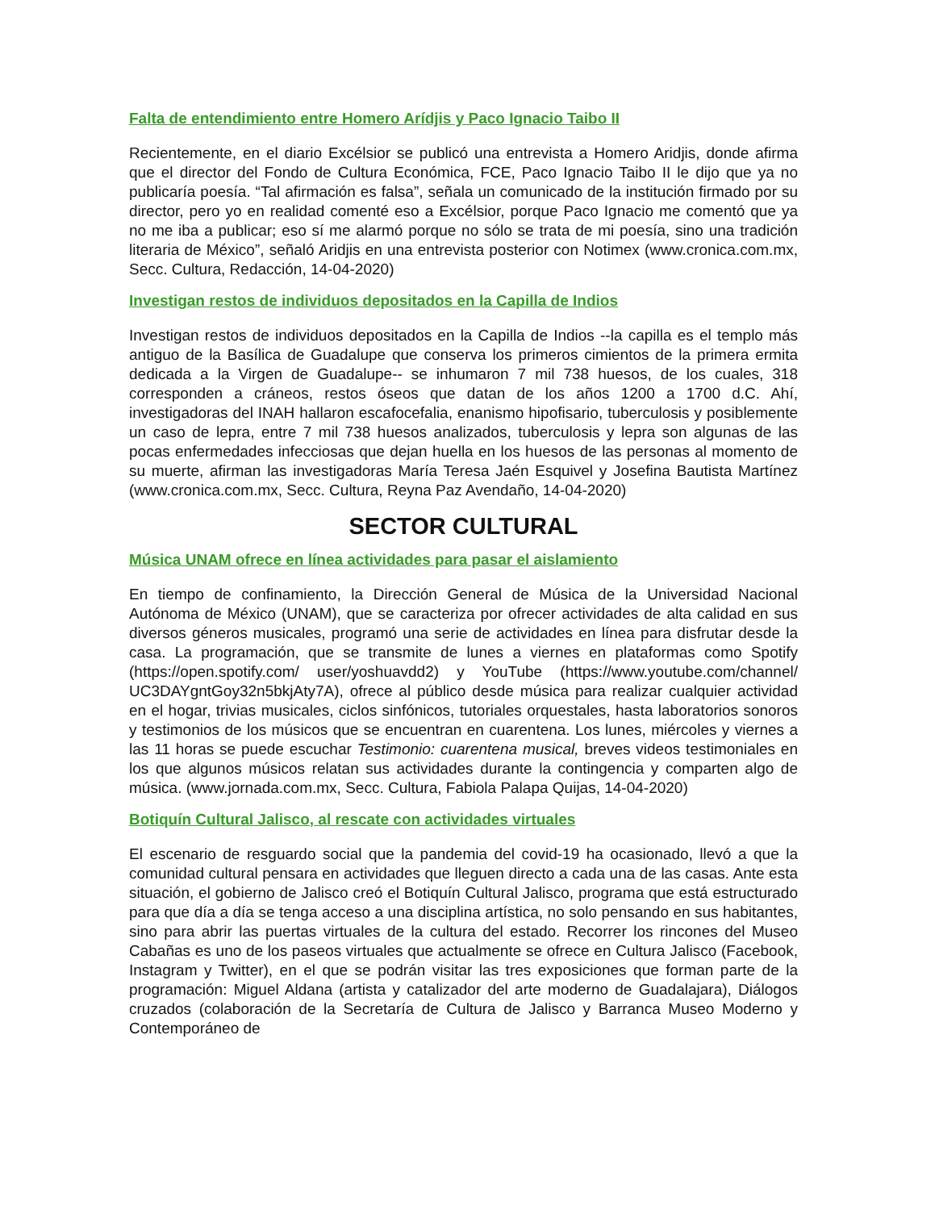Falta de entendimiento entre Homero Arídjis y Paco Ignacio Taibo II
Recientemente, en el diario Excélsior se publicó una entrevista a Homero Aridjis, donde afirma que el director del Fondo de Cultura Económica, FCE, Paco Ignacio Taibo II le dijo que ya no publicaría poesía. “Tal afirmación es falsa”, señala un comunicado de la institución firmado por su director, pero yo en realidad comenté eso a Excélsior, porque Paco Ignacio me comentó que ya no me iba a publicar; eso sí me alarmó porque no sólo se trata de mi poesía, sino una tradición literaria de México”, señaló Aridjis en una entrevista posterior con Notimex (www.cronica.com.mx, Secc. Cultura, Redacción, 14-04-2020)
Investigan restos de individuos depositados en la Capilla de Indios
Investigan restos de individuos depositados en la Capilla de Indios --la capilla es el templo más antiguo de la Basílica de Guadalupe que conserva los primeros cimientos de la primera ermita dedicada a la Virgen de Guadalupe-- se inhumaron 7 mil 738 huesos, de los cuales, 318 corresponden a cráneos, restos óseos que datan de los años 1200 a 1700 d.C. Ahí, investigadoras del INAH hallaron escafocefalia, enanismo hipofisario, tuberculosis y posiblemente un caso de lepra, entre 7 mil 738 huesos analizados, tuberculosis y lepra son algunas de las pocas enfermedades infecciosas que dejan huella en los huesos de las personas al momento de su muerte, afirman las investigadoras María Teresa Jaén Esquivel y Josefina Bautista Martínez (www.cronica.com.mx, Secc. Cultura, Reyna Paz Avendaño, 14-04-2020)
SECTOR CULTURAL
Música UNAM ofrece en línea actividades para pasar el aislamiento
En tiempo de confinamiento, la Dirección General de Música de la Universidad Nacional Autónoma de México (UNAM), que se caracteriza por ofrecer actividades de alta calidad en sus diversos géneros musicales, programó una serie de actividades en línea para disfrutar desde la casa. La programación, que se transmite de lunes a viernes en plataformas como Spotify (https://open.spotify.com/ user/yoshuavdd2) y YouTube (https://www.youtube.com/channel/ UC3DAYgntGoy32n5bkjAty7A), ofrece al público desde música para realizar cualquier actividad en el hogar, trivias musicales, ciclos sinfónicos, tutoriales orquestales, hasta laboratorios sonoros y testimonios de los músicos que se encuentran en cuarentena. Los lunes, miércoles y viernes a las 11 horas se puede escuchar Testimonio: cuarentena musical, breves videos testimoniales en los que algunos músicos relatan sus actividades durante la contingencia y comparten algo de música. (www.jornada.com.mx, Secc. Cultura, Fabiola Palapa Quijas, 14-04-2020)
Botiquín Cultural Jalisco, al rescate con actividades virtuales
El escenario de resguardo social que la pandemia del covid-19 ha ocasionado, llevó a que la comunidad cultural pensara en actividades que lleguen directo a cada una de las casas. Ante esta situación, el gobierno de Jalisco creó el Botiquín Cultural Jalisco, programa que está estructurado para que día a día se tenga acceso a una disciplina artística, no solo pensando en sus habitantes, sino para abrir las puertas virtuales de la cultura del estado. Recorrer los rincones del Museo Cabañas es uno de los paseos virtuales que actualmente se ofrece en Cultura Jalisco (Facebook, Instagram y Twitter), en el que se podrán visitar las tres exposiciones que forman parte de la programación: Miguel Aldana (artista y catalizador del arte moderno de Guadalajara), Diálogos cruzados (colaboración de la Secretaría de Cultura de Jalisco y Barranca Museo Moderno y Contemporáneo de